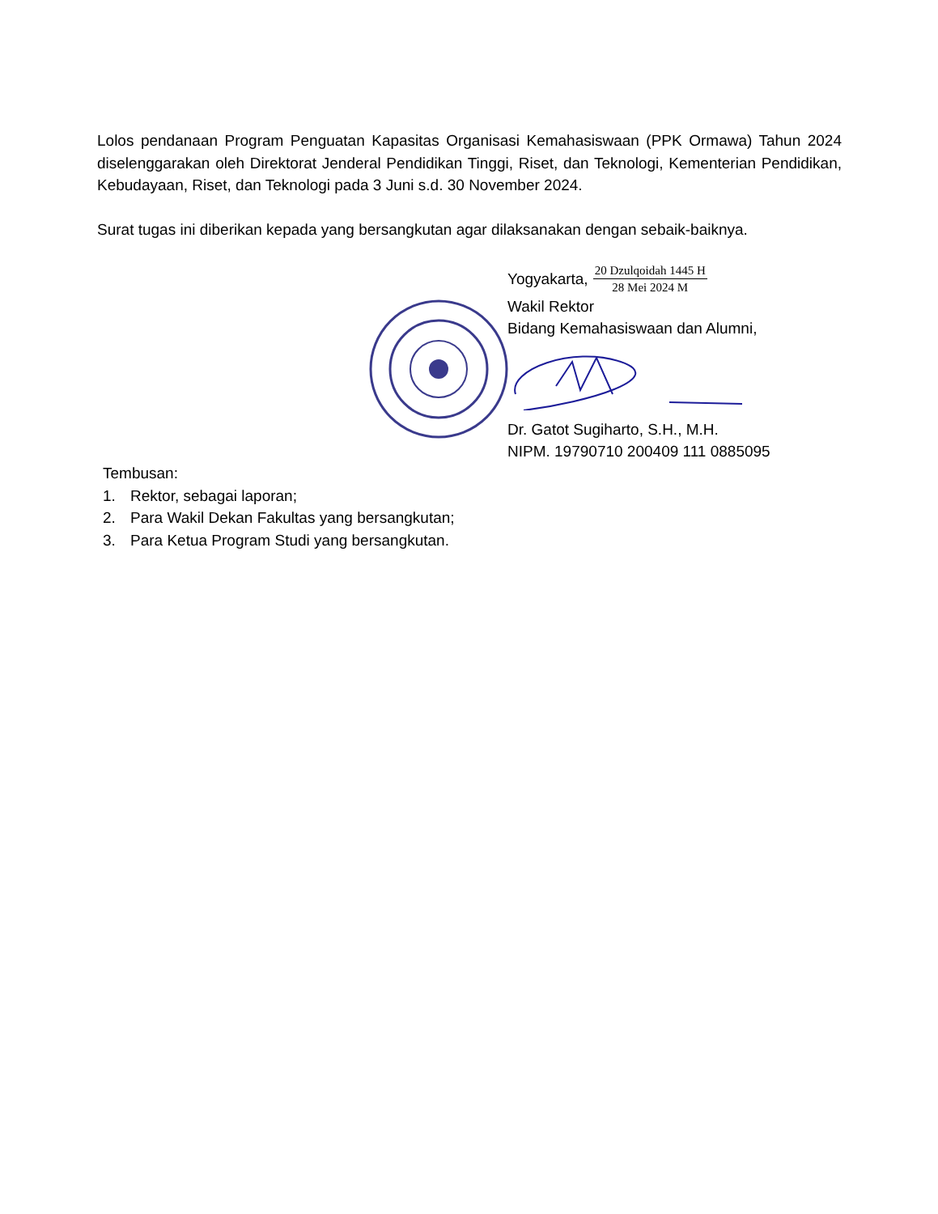Lolos pendanaan Program Penguatan Kapasitas Organisasi Kemahasiswaan (PPK Ormawa) Tahun 2024 diselenggarakan oleh Direktorat Jenderal Pendidikan Tinggi, Riset, dan Teknologi, Kementerian Pendidikan, Kebudayaan, Riset, dan Teknologi pada 3 Juni s.d. 30 November 2024.
Surat tugas ini diberikan kepada yang bersangkutan agar dilaksanakan dengan sebaik-baiknya.
Yogyakarta, 20 Dzulqoidah 1445 H 28 Mei 2024 M
Wakil Rektor
Bidang Kemahasiswaan dan Alumni,
Dr. Gatot Sugiharto, S.H., M.H.
NIPM. 19790710 200409 111 0885095
Tembusan:
1. Rektor, sebagai laporan;
2. Para Wakil Dekan Fakultas yang bersangkutan;
3. Para Ketua Program Studi yang bersangkutan.